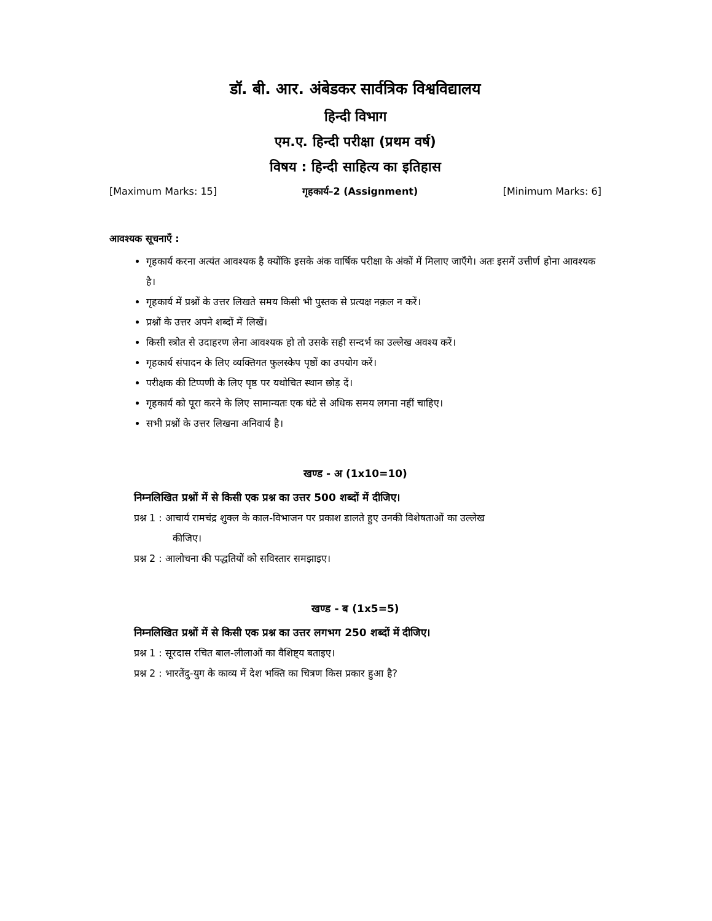डॉ. बी. आर. अंबेडकर सार्वत्रिक विश्वविद्यालय
हिन्दी विभाग
एम.ए. हिन्दी परीक्षा (प्रथम वर्ष)
विषय : हिन्दी साहित्य का इतिहास
[Maximum Marks: 15] गृहकार्य–2 (Assignment) [Minimum Marks: 6]
आवश्यक सूचनाएँ :
गृहकार्य करना अत्यंत आवश्यक है क्योंकि इसके अंक वार्षिक परीक्षा के अंकों में मिलाए जाएँगे। अतः इसमें उत्तीर्ण होना आवश्यक है।
गृहकार्य में प्रश्नों के उत्तर लिखते समय किसी भी पुस्तक से प्रत्यक्ष नक़ल न करें।
प्रश्नों के उत्तर अपने शब्दों में लिखें।
किसी स्त्रोत से उदाहरण लेना आवश्यक हो तो उसके सही सन्दर्भ का उल्लेख अवश्य करें।
गृहकार्य संपादन के लिए व्यक्तिगत फुलस्केप पृष्ठों का उपयोग करें।
परीक्षक की टिप्पणी के लिए पृष्ठ पर यथोचित स्थान छोड़ दें।
गृहकार्य को पूरा करने के लिए सामान्यतः एक घंटे से अधिक समय लगना नहीं चाहिए।
सभी प्रश्नों के उत्तर लिखना अनिवार्य है।
खण्ड - अ (1x10=10)
निम्नलिखित प्रश्नों में से किसी एक प्रश्न का उत्तर 500 शब्दों में दीजिए।
प्रश्न 1 : आचार्य रामचंद्र शुक्ल के काल-विभाजन पर प्रकाश डालते हुए उनकी विशेषताओं का उल्लेख
कीजिए।
प्रश्न 2 : आलोचना की पद्धतियों को सविस्तार समझाइए।
खण्ड - ब (1x5=5)
निम्नलिखित प्रश्नों में से किसी एक प्रश्न का उत्तर लगभग 250 शब्दों में दीजिए।
प्रश्न 1 : सूरदास रचित बाल-लीलाओं का वैशिष्ट्य बताइए।
प्रश्न 2 : भारतेंदु-युग के काव्य में देश भक्ति का चित्रण किस प्रकार हुआ है?